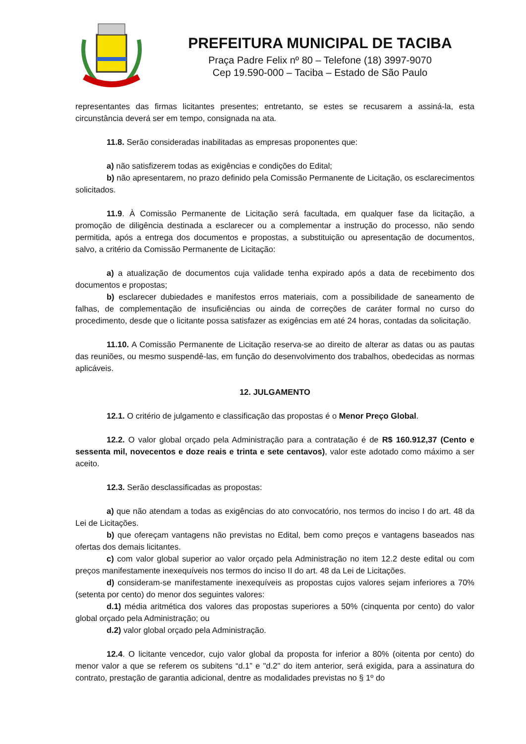PREFEITURA MUNICIPAL DE TACIBA
Praça Padre Felix nº 80 – Telefone (18) 3997-9070
Cep 19.590-000 – Taciba – Estado de São Paulo
representantes das firmas licitantes presentes; entretanto, se estes se recusarem a assiná-la, esta circunstância deverá ser em tempo, consignada na ata.
11.8. Serão consideradas inabilitadas as empresas proponentes que:
a) não satisfizerem todas as exigências e condições do Edital;
b) não apresentarem, no prazo definido pela Comissão Permanente de Licitação, os esclarecimentos solicitados.
11.9. À Comissão Permanente de Licitação será facultada, em qualquer fase da licitação, a promoção de diligência destinada a esclarecer ou a complementar a instrução do processo, não sendo permitida, após a entrega dos documentos e propostas, a substituição ou apresentação de documentos, salvo, a critério da Comissão Permanente de Licitação:
a) a atualização de documentos cuja validade tenha expirado após a data de recebimento dos documentos e propostas;
b) esclarecer dubiedades e manifestos erros materiais, com a possibilidade de saneamento de falhas, de complementação de insuficiências ou ainda de correções de caráter formal no curso do procedimento, desde que o licitante possa satisfazer as exigências em até 24 horas, contadas da solicitação.
11.10. A Comissão Permanente de Licitação reserva-se ao direito de alterar as datas ou as pautas das reuniões, ou mesmo suspendê-las, em função do desenvolvimento dos trabalhos, obedecidas as normas aplicáveis.
12. JULGAMENTO
12.1. O critério de julgamento e classificação das propostas é o Menor Preço Global.
12.2. O valor global orçado pela Administração para a contratação é de R$ 160.912,37 (Cento e sessenta mil, novecentos e doze reais e trinta e sete centavos), valor este adotado como máximo a ser aceito.
12.3. Serão desclassificadas as propostas:
a) que não atendam a todas as exigências do ato convocatório, nos termos do inciso I do art. 48 da Lei de Licitações.
b) que ofereçam vantagens não previstas no Edital, bem como preços e vantagens baseados nas ofertas dos demais licitantes.
c) com valor global superior ao valor orçado pela Administração no item 12.2 deste edital ou com preços manifestamente inexequíveis nos termos do inciso II do art. 48 da Lei de Licitações.
d) consideram-se manifestamente inexequíveis as propostas cujos valores sejam inferiores a 70% (setenta por cento) do menor dos seguintes valores:
d.1) média aritmética dos valores das propostas superiores a 50% (cinquenta por cento) do valor global orçado pela Administração; ou
d.2) valor global orçado pela Administração.
12.4. O licitante vencedor, cujo valor global da proposta for inferior a 80% (oitenta por cento) do menor valor a que se referem os subitens “d.1” e "d.2" do item anterior, será exigida, para a assinatura do contrato, prestação de garantia adicional, dentre as modalidades previstas no § 1º do